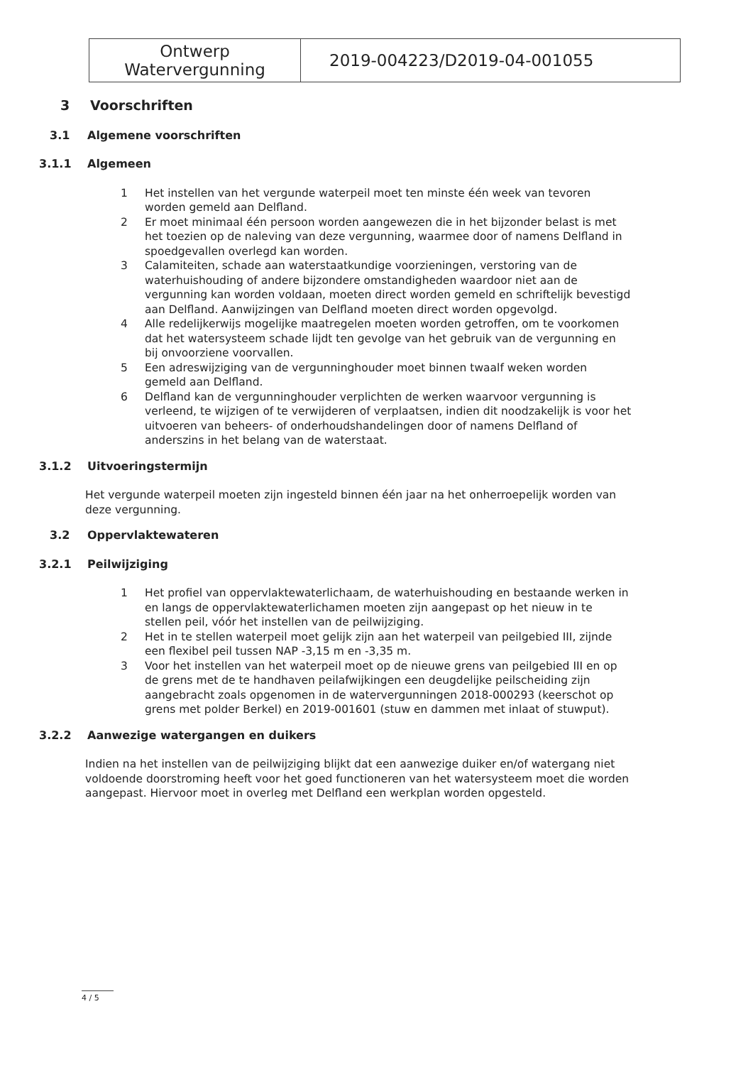| Ontwerp Watervergunning | 2019-004223/D2019-04-001055 |
3 Voorschriften
3.1 Algemene voorschriften
3.1.1 Algemeen
1 Het instellen van het vergunde waterpeil moet ten minste één week van tevoren worden gemeld aan Delfland.
2 Er moet minimaal één persoon worden aangewezen die in het bijzonder belast is met het toezien op de naleving van deze vergunning, waarmee door of namens Delfland in spoedgevallen overlegd kan worden.
3 Calamiteiten, schade aan waterstaatkundige voorzieningen, verstoring van de waterhuishouding of andere bijzondere omstandigheden waardoor niet aan de vergunning kan worden voldaan, moeten direct worden gemeld en schriftelijk bevestigd aan Delfland. Aanwijzingen van Delfland moeten direct worden opgevolgd.
4 Alle redelijkerwijs mogelijke maatregelen moeten worden getroffen, om te voorkomen dat het watersysteem schade lijdt ten gevolge van het gebruik van de vergunning en bij onvoorziene voorvallen.
5 Een adreswijziging van de vergunninghouder moet binnen twaalf weken worden gemeld aan Delfland.
6 Delfland kan de vergunninghouder verplichten de werken waarvoor vergunning is verleend, te wijzigen of te verwijderen of verplaatsen, indien dit noodzakelijk is voor het uitvoeren van beheers- of onderhoudshandelingen door of namens Delfland of anderszins in het belang van de waterstaat.
3.1.2 Uitvoeringstermijn
Het vergunde waterpeil moeten zijn ingesteld binnen één jaar na het onherroepelijk worden van deze vergunning.
3.2 Oppervlaktewateren
3.2.1 Peilwijziging
1 Het profiel van oppervlaktewaterlichaam, de waterhuishouding en bestaande werken in en langs de oppervlaktewaterlichamen moeten zijn aangepast op het nieuw in te stellen peil, vóór het instellen van de peilwijziging.
2 Het in te stellen waterpeil moet gelijk zijn aan het waterpeil van peilgebied III, zijnde een flexibel peil tussen NAP -3,15 m en -3,35 m.
3 Voor het instellen van het waterpeil moet op de nieuwe grens van peilgebied III en op de grens met de te handhaven peilafwijkingen een deugdelijke peilscheiding zijn aangebracht zoals opgenomen in de watervergunningen 2018-000293 (keerschot op grens met polder Berkel) en 2019-001601 (stuw en dammen met inlaat of stuwput).
3.2.2 Aanwezige watergangen en duikers
Indien na het instellen van de peilwijziging blijkt dat een aanwezige duiker en/of watergang niet voldoende doorstroming heeft voor het goed functioneren van het watersysteem moet die worden aangepast. Hiervoor moet in overleg met Delfland een werkplan worden opgesteld.
4 / 5